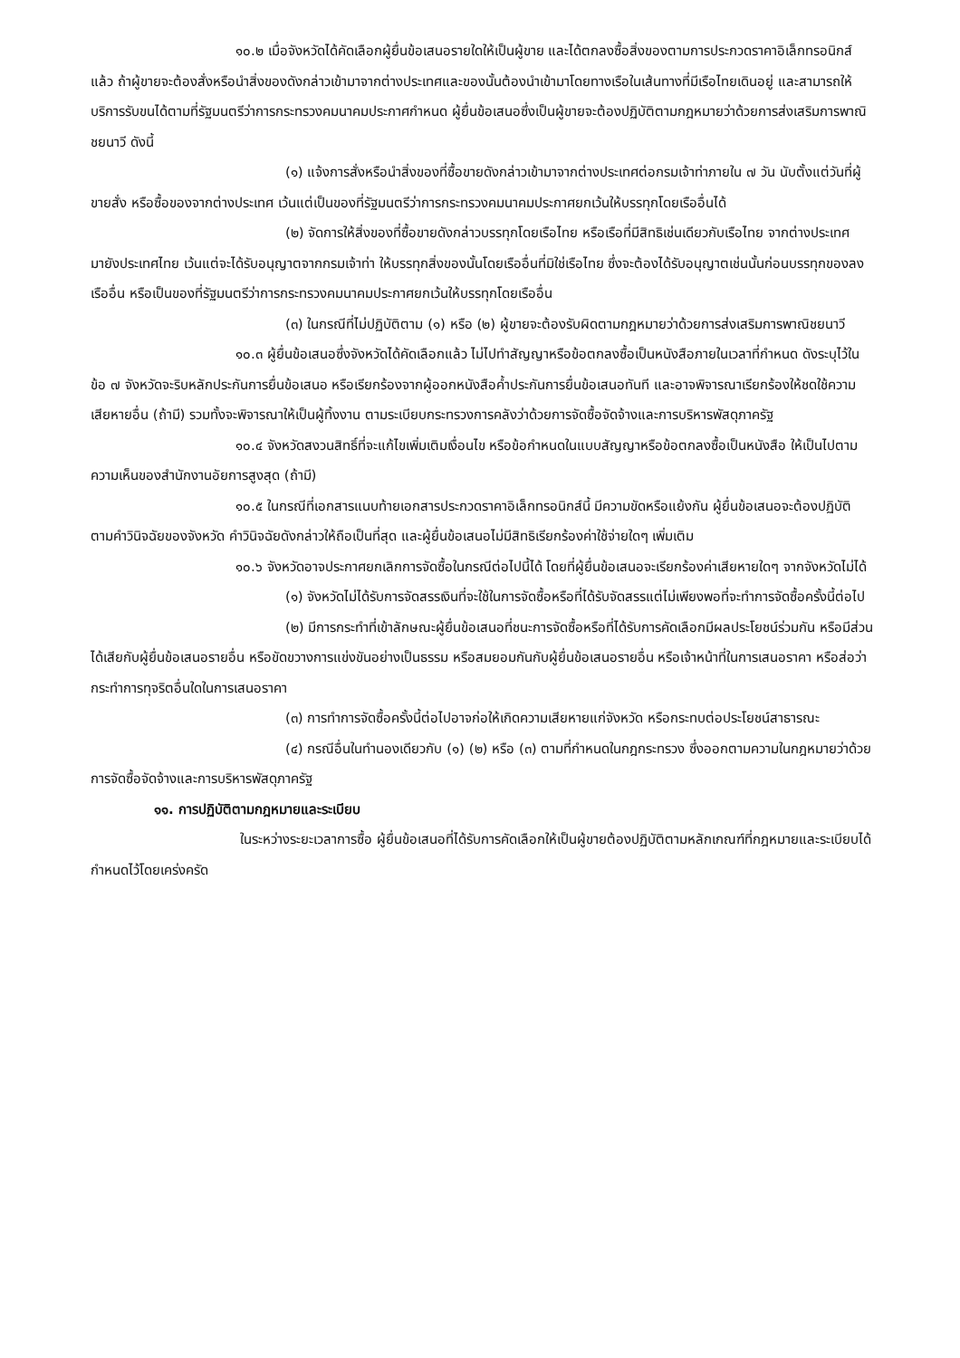๑๐.๒ เมื่อจังหวัดได้คัดเลือกผู้ยื่นข้อเสนอรายใดให้เป็นผู้ขาย และได้ตกลงซื้อสิ่งของตามการประกวดราคาอิเล็กทรอนิกส์แล้ว ถ้าผู้ขายจะต้องสั่งหรือนำสิ่งของดังกล่าวเข้ามาจากต่างประเทศและของนั้นต้องนำเข้ามาโดยทางเรือในเส้นทางที่มีเรือไทยเดินอยู่ และสามารถให้บริการรับขนได้ตามที่รัฐมนตรีว่าการกระทรวงคมนาคมประกาศกำหนด ผู้ยื่นข้อเสนอซึ่งเป็นผู้ขายจะต้องปฏิบัติตามกฎหมายว่าด้วยการส่งเสริมการพาณิชยนาวี ดังนี้
(๑) แจ้งการสั่งหรือนำสิ่งของที่ซื้อขายดังกล่าวเข้ามาจากต่างประเทศต่อกรมเจ้าท่าภายใน ๗ วัน นับตั้งแต่วันที่ผู้ขายสั่ง หรือซื้อของจากต่างประเทศ เว้นแต่เป็นของที่รัฐมนตรีว่าการกระทรวงคมนาคมประกาศยกเว้นให้บรรทุกโดยเรืออื่นได้
(๒) จัดการให้สิ่งของที่ซื้อขายดังกล่าวบรรทุกโดยเรือไทย หรือเรือที่มีสิทธิเช่นเดียวกับเรือไทย จากต่างประเทศมายังประเทศไทย เว้นแต่จะได้รับอนุญาตจากกรมเจ้าท่า ให้บรรทุกสิ่งของนั้นโดยเรืออื่นที่มิใช่เรือไทย ซึ่งจะต้องได้รับอนุญาตเช่นนั้นก่อนบรรทุกของลงเรืออื่น หรือเป็นของที่รัฐมนตรีว่าการกระทรวงคมนาคมประกาศยกเว้นให้บรรทุกโดยเรืออื่น
(๓) ในกรณีที่ไม่ปฏิบัติตาม (๑) หรือ (๒) ผู้ขายจะต้องรับผิดตามกฎหมายว่าด้วยการส่งเสริมการพาณิชยนาวี
๑๐.๓ ผู้ยื่นข้อเสนอซึ่งจังหวัดได้คัดเลือกแล้ว ไม่ไปทำสัญญาหรือข้อตกลงซื้อเป็นหนังสือภายในเวลาที่กำหนด ดังระบุไว้ในข้อ ๗ จังหวัดจะริบหลักประกันการยื่นข้อเสนอ หรือเรียกร้องจากผู้ออกหนังสือค้ำประกันการยื่นข้อเสนอทันที และอาจพิจารณาเรียกร้องให้ชดใช้ความเสียหายอื่น (ถ้ามี) รวมทั้งจะพิจารณาให้เป็นผู้ทิ้งงาน ตามระเบียบกระทรวงการคลังว่าด้วยการจัดซื้อจัดจ้างและการบริหารพัสดุภาครัฐ
๑๐.๔ จังหวัดสงวนสิทธิ์ที่จะแก้ไขเพิ่มเติมเงื่อนไข หรือข้อกำหนดในแบบสัญญาหรือข้อตกลงซื้อเป็นหนังสือ ให้เป็นไปตามความเห็นของสำนักงานอัยการสูงสุด (ถ้ามี)
๑๐.๕ ในกรณีที่เอกสารแนบท้ายเอกสารประกวดราคาอิเล็กทรอนิกส์นี้ มีความขัดหรือแย้งกัน ผู้ยื่นข้อเสนอจะต้องปฏิบัติตามคำวินิจฉัยของจังหวัด คำวินิจฉัยดังกล่าวให้ถือเป็นที่สุด และผู้ยื่นข้อเสนอไม่มีสิทธิเรียกร้องค่าใช้จ่ายใดๆ เพิ่มเติม
๑๐.๖ จังหวัดอาจประกาศยกเลิกการจัดซื้อในกรณีต่อไปนี้ได้ โดยที่ผู้ยื่นข้อเสนอจะเรียกร้องค่าเสียหายใดๆ จากจังหวัดไม่ได้
(๑) จังหวัดไม่ได้รับการจัดสรรเงินที่จะใช้ในการจัดซื้อหรือที่ได้รับจัดสรรแต่ไม่เพียงพอที่จะทำการจัดซื้อครั้งนี้ต่อไป
(๒) มีการกระทำที่เข้าลักษณะผู้ยื่นข้อเสนอที่ชนะการจัดซื้อหรือที่ได้รับการคัดเลือกมีผลประโยชน์ร่วมกัน หรือมีส่วนได้เสียกับผู้ยื่นข้อเสนอรายอื่น หรือขัดขวางการแข่งขันอย่างเป็นธรรม หรือสมยอมกันกับผู้ยื่นข้อเสนอรายอื่น หรือเจ้าหน้าที่ในการเสนอราคา หรือส่อว่ากระทำการทุจริตอื่นใดในการเสนอราคา
(๓) การทำการจัดซื้อครั้งนี้ต่อไปอาจก่อให้เกิดความเสียหายแก่จังหวัด หรือกระทบต่อประโยชน์สาธารณะ
(๔) กรณีอื่นในทำนองเดียวกับ (๑) (๒) หรือ (๓) ตามที่กำหนดในกฎกระทรวง ซึ่งออกตามความในกฎหมายว่าด้วยการจัดซื้อจัดจ้างและการบริหารพัสดุภาครัฐ
๑๑. การปฏิบัติตามกฎหมายและระเบียบ
ในระหว่างระยะเวลาการซื้อ ผู้ยื่นข้อเสนอที่ได้รับการคัดเลือกให้เป็นผู้ขายต้องปฏิบัติตามหลักเกณฑ์ที่กฎหมายและระเบียบได้กำหนดไว้โดยเคร่งครัด